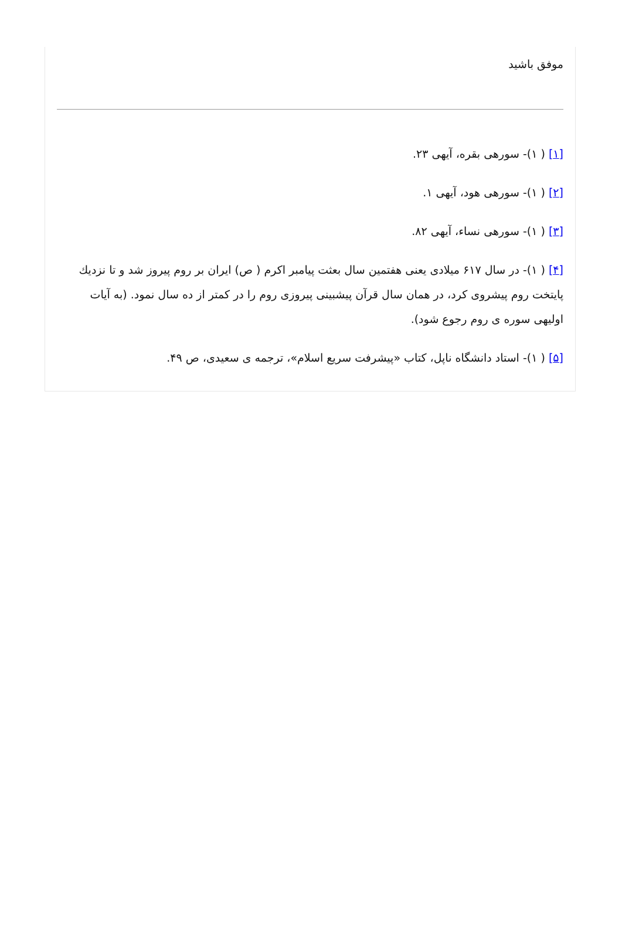موفق باشید
[۱] ( ۱)- سورهی بقره، آیهی ۲۳.
[۲] ( ۱)- سورهی هود، آیهی ۱.
[۳] ( ۱)- سورهی نساء، آیهی ۸۲.
[۴] ( ۱)- در سال ۶۱۷ میلادی یعنی هفتمین سال بعثت پیامبر اکرم ( ص) ایران بر روم پیروز شد و تا نزدیك پایتخت روم پیشروی کرد، در همان سال قرآن پیشبینی پیروزی روم را در کمتر از ده سال نمود. (به آیات اولیهی سوره ی روم رجوع شود).
[۵] ( ۱)- استاد دانشگاه ناپل، کتاب «پیشرفت سریع اسلام»، ترجمه ی سعیدی، ص ۴۹.